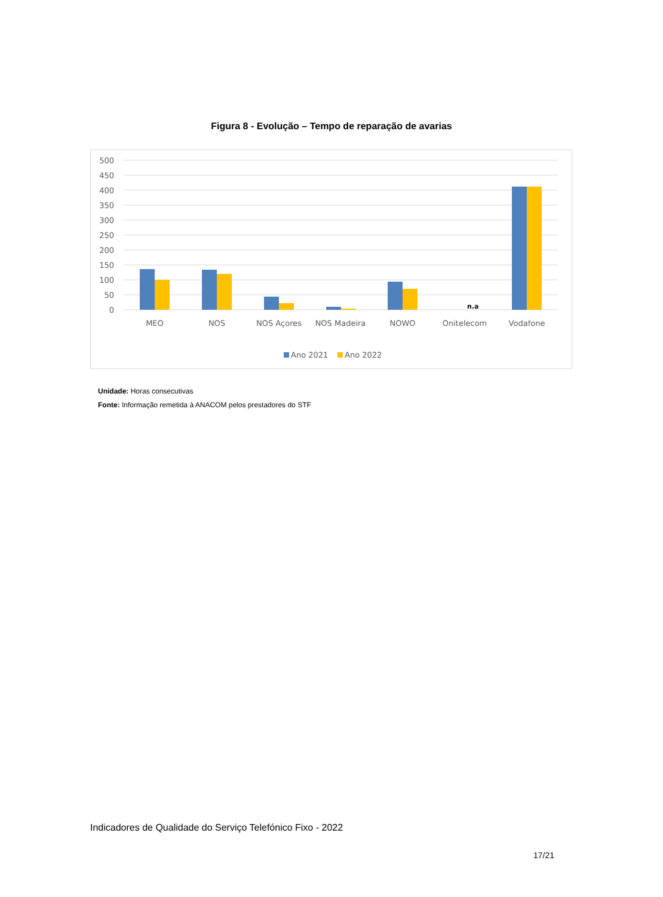Figura 8 - Evolução – Tempo de reparação de avarias
500
450
400
350
300
250
200
150
100
50
0
n.a
MEO
NOS
NOS Açores
NOS Madeira
NOWO
Onitelecom
Vodafone
Ano 2021
Ano 2022
Unidade: Horas consecutivas
Fonte: Informação remetida à ANACOM pelos prestadores do STF
Indicadores de Qualidade do Serviço Telefónico Fixo - 2022
17/21